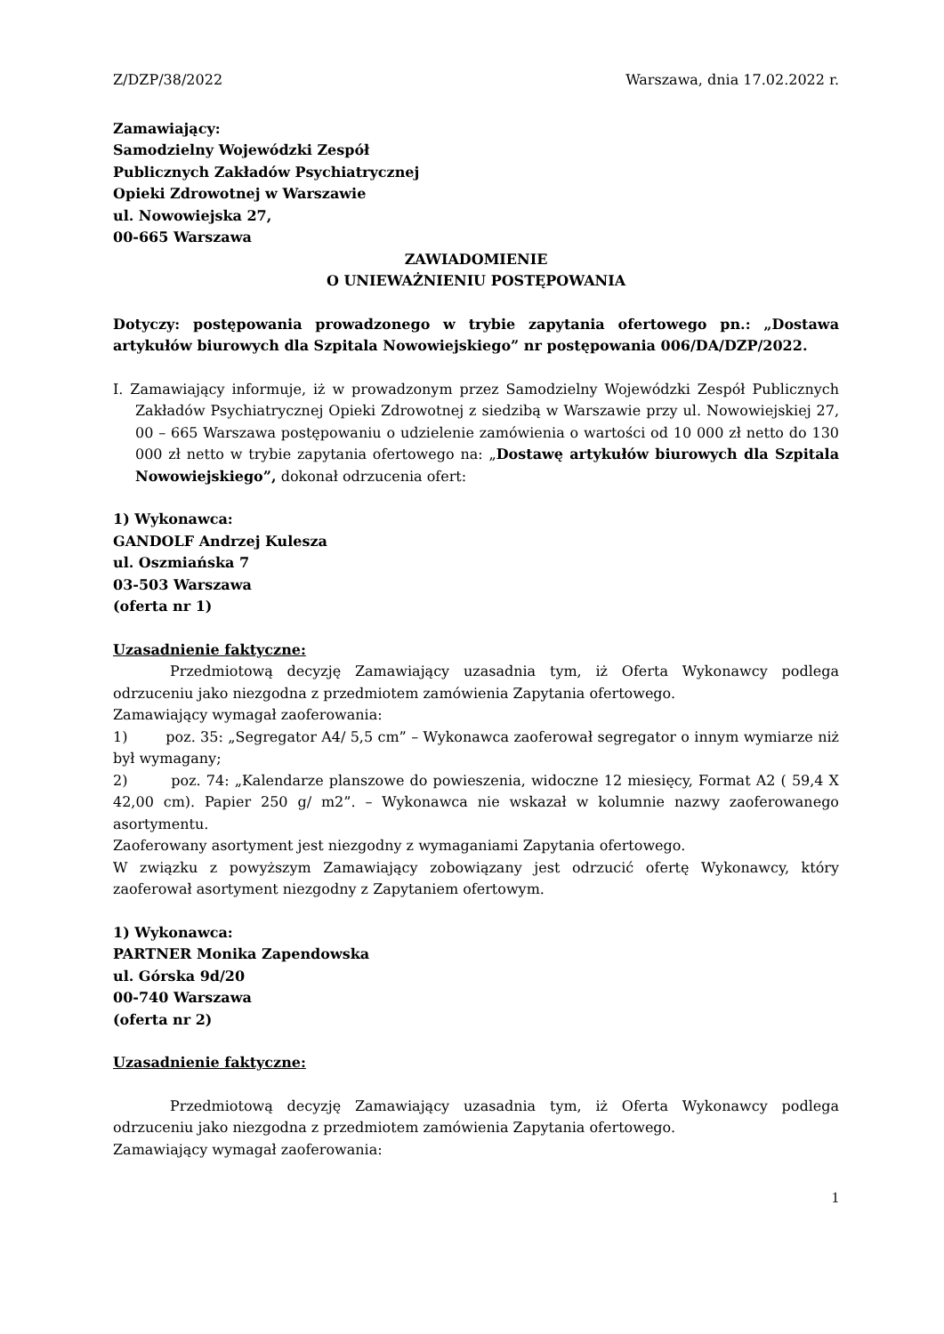Z/DZP/38/2022 Warszawa, dnia 17.02.2022 r.
Zamawiający:
Samodzielny Wojewódzki Zespół
Publicznych Zakładów Psychiatrycznej
Opieki Zdrowotnej w Warszawie
ul. Nowowiejska 27,
00-665 Warszawa
ZAWIADOMIENIE
O UNIEWAŻNIENIU POSTĘPOWANIA
Dotyczy: postępowania prowadzonego w trybie zapytania ofertowego pn.: „Dostawa artykułów biurowych dla Szpitala Nowowiejskiego” nr postępowania 006/DA/DZP/2022.
I. Zamawiający informuje, iż w prowadzonym przez Samodzielny Wojewódzki Zespół Publicznych Zakładów Psychiatrycznej Opieki Zdrowotnej z siedzibą w Warszawie przy ul. Nowowiejskiej 27, 00 – 665 Warszawa postępowaniu o udzielenie zamówienia o wartości od 10 000 zł netto do 130 000 zł netto w trybie zapytania ofertowego na: „Dostawę artykułów biurowych dla Szpitala Nowowiejskiego”, dokonał odrzucenia ofert:
1) Wykonawca:
GANDOLF Andrzej Kulesza
ul. Oszmiańska 7
03-503 Warszawa
(oferta nr 1)
Uzasadnienie faktyczne:
Przedmiotową decyzję Zamawiający uzasadnia tym, iż Oferta Wykonawcy podlega odrzuceniu jako niezgodna z przedmiotem zamówienia Zapytania ofertowego.
Zamawiający wymagał zaoferowania:
1) poz. 35: „Segregator A4/ 5,5 cm” – Wykonawca zaoferował segregator o innym wymiarze niż był wymagany;
2) poz. 74: „Kalendarze planszowe do powieszenia, widoczne 12 miesięcy, Format A2 ( 59,4 X 42,00 cm). Papier 250 g/ m2”. – Wykonawca nie wskazał w kolumnie nazwy zaoferowanego asortymentu.
Zaoferowany asortyment jest niezgodny z wymaganiami Zapytania ofertowego.
W związku z powyższym Zamawiający zobowiązany jest odrzucić ofertę Wykonawcy, który zaoferował asortyment niezgodny z Zapytaniem ofertowym.
1) Wykonawca:
PARTNER Monika Zapendowska
ul. Górska 9d/20
00-740 Warszawa
(oferta nr 2)
Uzasadnienie faktyczne:
Przedmiotową decyzję Zamawiający uzasadnia tym, iż Oferta Wykonawcy podlega odrzuceniu jako niezgodna z przedmiotem zamówienia Zapytania ofertowego.
Zamawiający wymagał zaoferowania:
1